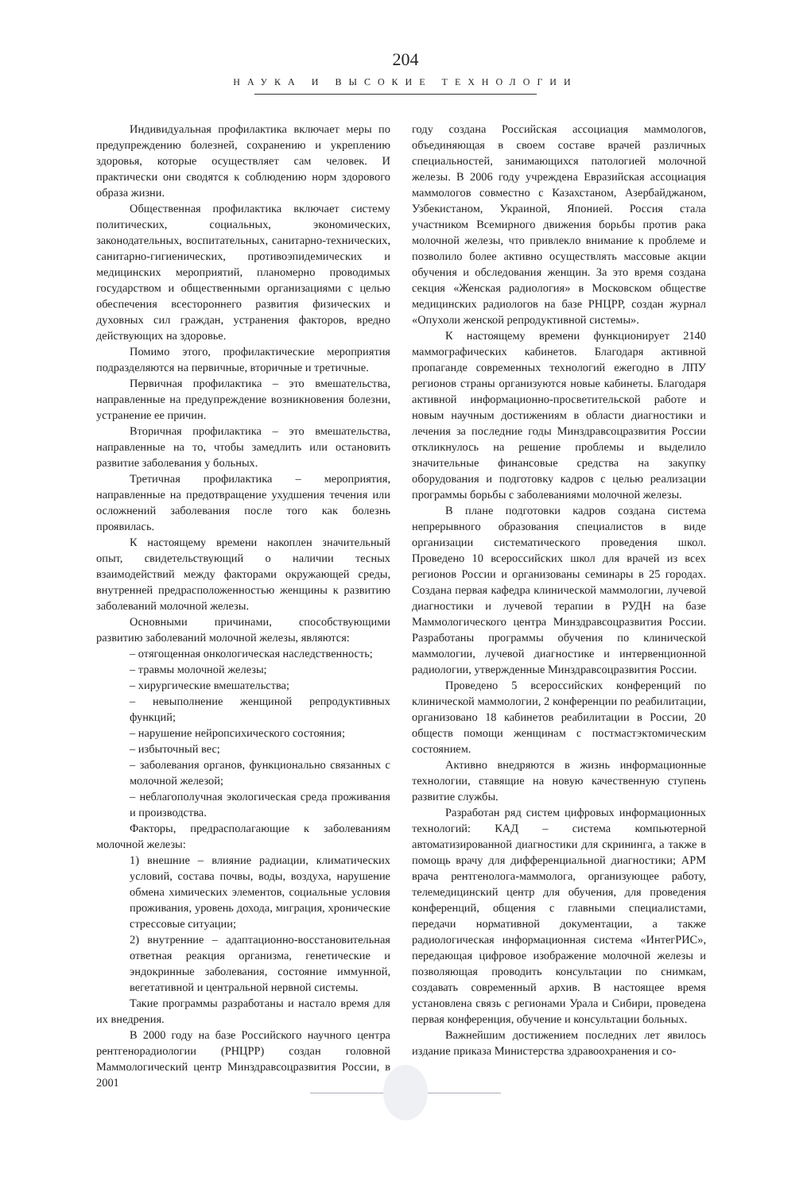204
НАУКА И ВЫСОКИЕ ТЕХНОЛОГИИ
Индивидуальная профилактика включает меры по предупреждению болезней, сохранению и укреплению здоровья, которые осуществляет сам человек. И практически они сводятся к соблюдению норм здорового образа жизни.
Общественная профилактика включает систему политических, социальных, экономических, законодательных, воспитательных, санитарно-технических, санитарно-гигиенических, противоэпидемических и медицинских мероприятий, планомерно проводимых государством и общественными организациями с целью обеспечения всестороннего развития физических и духовных сил граждан, устранения факторов, вредно действующих на здоровье.
Помимо этого, профилактические мероприятия подразделяются на первичные, вторичные и третичные.
Первичная профилактика – это вмешательства, направленные на предупреждение возникновения болезни, устранение ее причин.
Вторичная профилактика – это вмешательства, направленные на то, чтобы замедлить или остановить развитие заболевания у больных.
Третичная профилактика – мероприятия, направленные на предотвращение ухудшения течения или осложнений заболевания после того как болезнь проявилась.
К настоящему времени накоплен значительный опыт, свидетельствующий о наличии тесных взаимодействий между факторами окружающей среды, внутренней предрасположенностью женщины к развитию заболеваний молочной железы.
Основными причинами, способствующими развитию заболеваний молочной железы, являются:
– отягощенная онкологическая наследственность;
– травмы молочной железы;
– хирургические вмешательства;
– невыполнение женщиной репродуктивных функций;
– нарушение нейропсихического состояния;
– избыточный вес;
– заболевания органов, функционально связанных с молочной железой;
– неблагополучная экологическая среда проживания и производства.
Факторы, предрасполагающие к заболеваниям молочной железы:
1) внешние – влияние радиации, климатических условий, состава почвы, воды, воздуха, нарушение обмена химических элементов, социальные условия проживания, уровень дохода, миграция, хронические стрессовые ситуации;
2) внутренние – адаптационно-восстановительная ответная реакция организма, генетические и эндокринные заболевания, состояние иммунной, вегетативной и центральной нервной системы.
Такие программы разработаны и настало время для их внедрения.
В 2000 году на базе Российского научного центра рентгенорадиологии (РНЦРР) создан головной Маммологический центр Минздравсоцразвития России, в 2001
году создана Российская ассоциация маммологов, объединяющая в своем составе врачей различных специальностей, занимающихся патологией молочной железы. В 2006 году учреждена Евразийская ассоциация маммологов совместно с Казахстаном, Азербайджаном, Узбекистаном, Украиной, Японией. Россия стала участником Всемирного движения борьбы против рака молочной железы, что привлекло внимание к проблеме и позволило более активно осуществлять массовые акции обучения и обследования женщин. За это время создана секция «Женская радиология» в Московском обществе медицинских радиологов на базе РНЦРР, создан журнал «Опухоли женской репродуктивной системы».
К настоящему времени функционирует 2140 маммографических кабинетов. Благодаря активной пропаганде современных технологий ежегодно в ЛПУ регионов страны организуются новые кабинеты. Благодаря активной информационно-просветительской работе и новым научным достижениям в области диагностики и лечения за последние годы Минздравсоцразвития России откликнулось на решение проблемы и выделило значительные финансовые средства на закупку оборудования и подготовку кадров с целью реализации программы борьбы с заболеваниями молочной железы.
В плане подготовки кадров создана система непрерывного образования специалистов в виде организации систематического проведения школ. Проведено 10 всероссийских школ для врачей из всех регионов России и организованы семинары в 25 городах. Создана первая кафедра клинической маммологии, лучевой диагностики и лучевой терапии в РУДН на базе Маммологического центра Минздравсоцразвития России. Разработаны программы обучения по клинической маммологии, лучевой диагностике и интервенционной радиологии, утвержденные Минздравсоцразвития России.
Проведено 5 всероссийских конференций по клинической маммологии, 2 конференции по реабилитации, организовано 18 кабинетов реабилитации в России, 20 обществ помощи женщинам с постмастэктомическим состоянием.
Активно внедряются в жизнь информационные технологии, ставящие на новую качественную ступень развитие службы.
Разработан ряд систем цифровых информационных технологий: КАД – система компьютерной автоматизированной диагностики для скрининга, а также в помощь врачу для дифференциальной диагностики; АРМ врача рентгенолога-маммолога, организующее работу, телемедицинский центр для обучения, для проведения конференций, общения с главными специалистами, передачи нормативной документации, а также радиологическая информационная система «ИнтегРИС», передающая цифровое изображение молочной железы и позволяющая проводить консультации по снимкам, создавать современный архив. В настоящее время установлена связь с регионами Урала и Сибири, проведена первая конференция, обучение и консультации больных.
Важнейшим достижением последних лет явилось издание приказа Министерства здравоохранения и со-